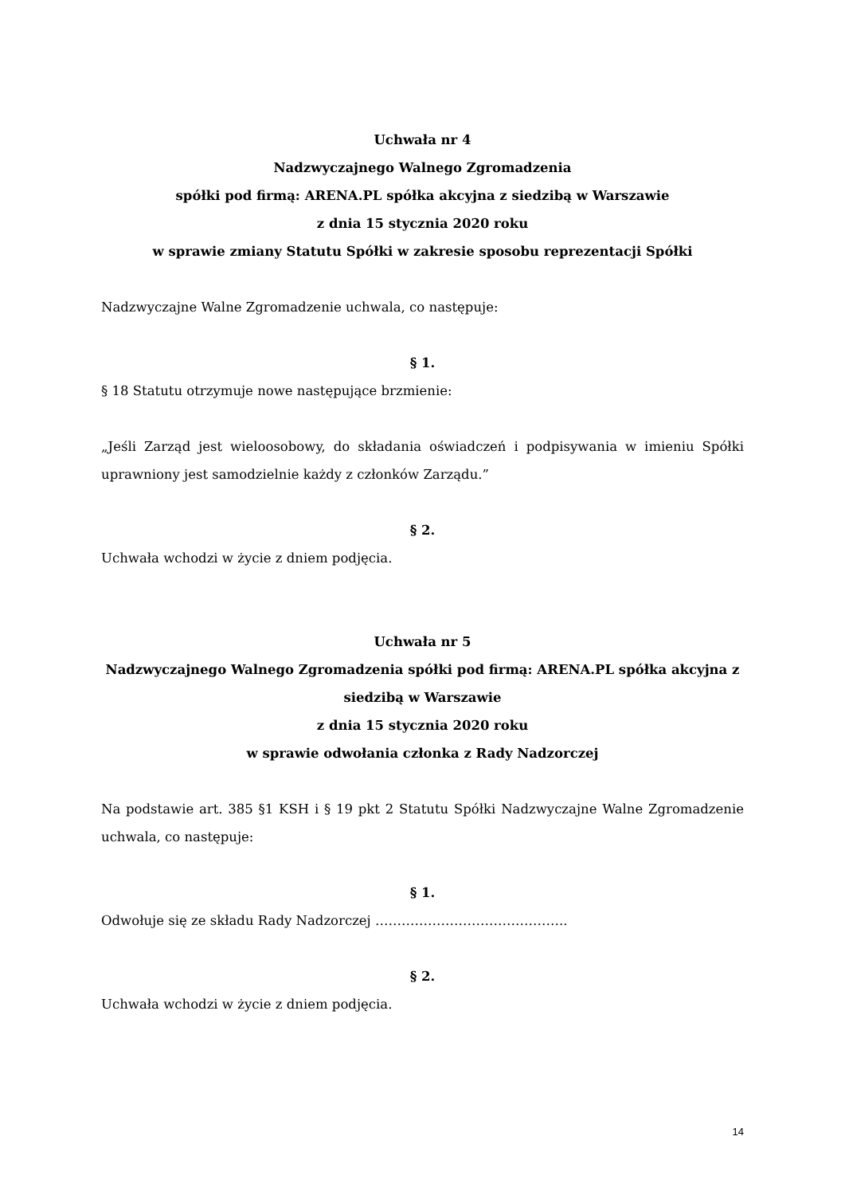Uchwała nr 4
Nadzwyczajnego Walnego Zgromadzenia
spółki pod firmą: ARENA.PL spółka akcyjna z siedzibą w Warszawie
z dnia 15 stycznia 2020 roku
w sprawie zmiany Statutu Spółki w zakresie sposobu reprezentacji Spółki
Nadzwyczajne Walne Zgromadzenie uchwala, co następuje:
§ 1.
§ 18 Statutu otrzymuje nowe następujące brzmienie:
„Jeśli Zarząd jest wieloosobowy, do składania oświadczeń i podpisywania w imieniu Spółki uprawniony jest samodzielnie każdy z członków Zarządu.”
§ 2.
Uchwała wchodzi w życie z dniem podjęcia.
Uchwała nr 5
Nadzwyczajnego Walnego Zgromadzenia spółki pod firmą: ARENA.PL spółka akcyjna z siedzibą w Warszawie
z dnia 15 stycznia 2020 roku
w sprawie odwołania członka z Rady Nadzorczej
Na podstawie art. 385 §1 KSH i § 19 pkt 2 Statutu Spółki Nadzwyczajne Walne Zgromadzenie uchwala, co następuje:
§ 1.
Odwołuje się ze składu Rady Nadzorczej ……………………………………..
§ 2.
Uchwała wchodzi w życie z dniem podjęcia.
14